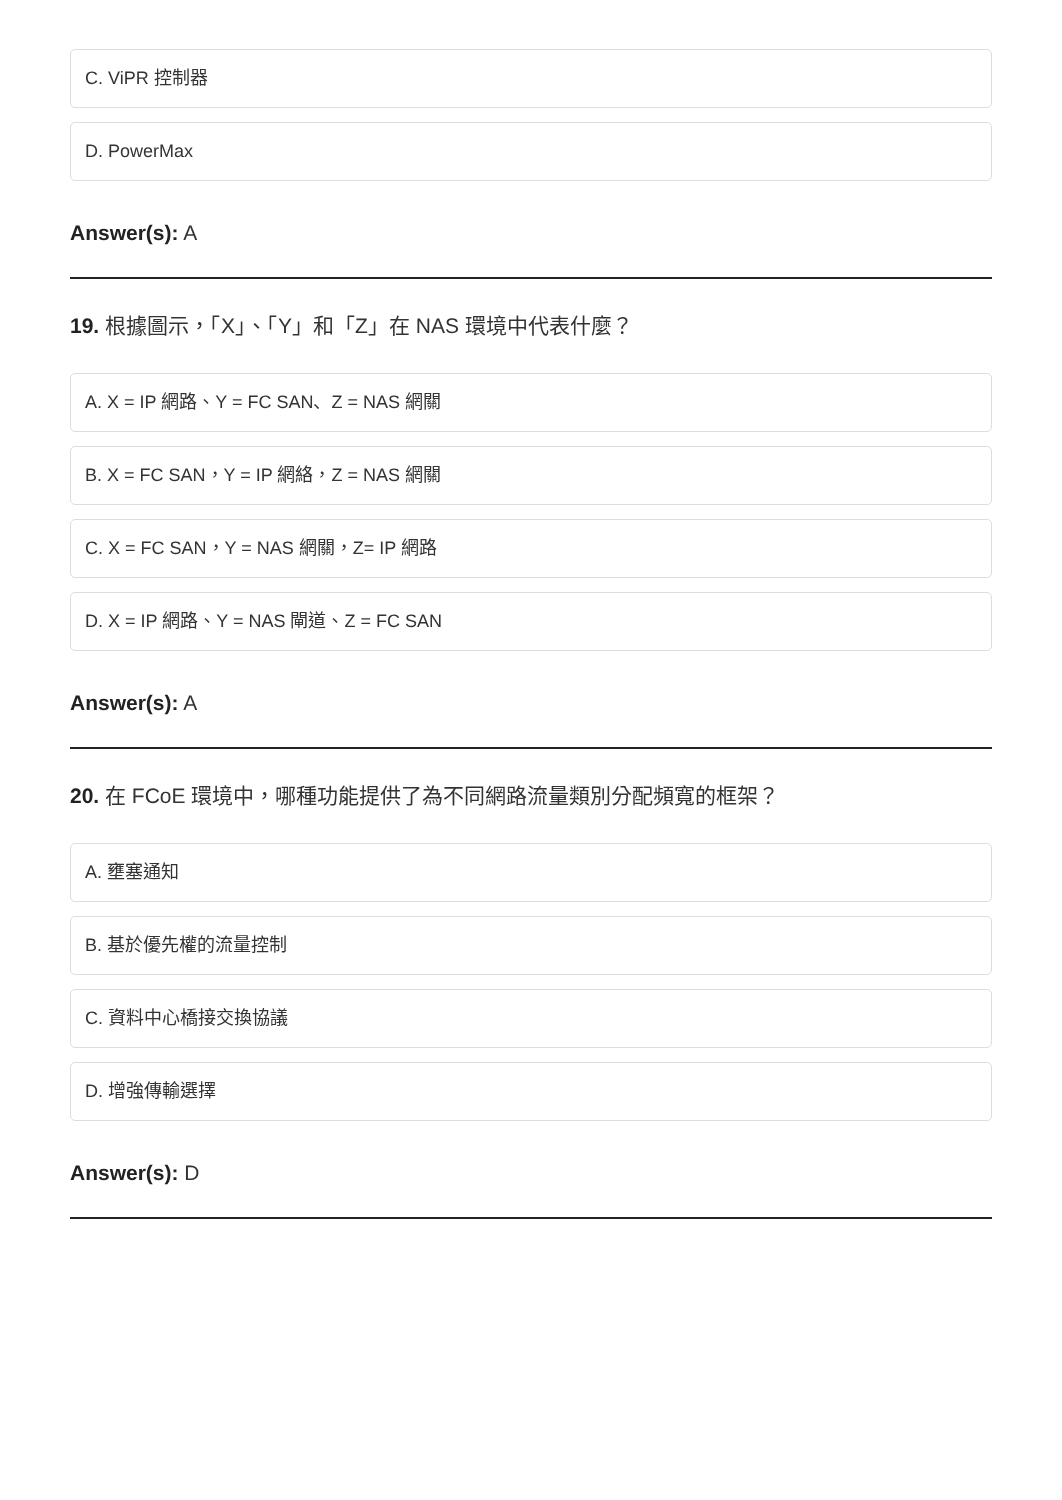C. ViPR 控制器
D. PowerMax
Answer(s): A
19. 根據圖示，「X」、「Y」和「Z」在 NAS 環境中代表什麼？
A. X = IP 網路、Y = FC SAN、Z = NAS 網關
B. X = FC SAN，Y = IP 網絡，Z = NAS 網關
C. X = FC SAN，Y = NAS 網關，Z= IP 網路
D. X = IP 網路、Y = NAS 閘道、Z = FC SAN
Answer(s): A
20. 在 FCoE 環境中，哪種功能提供了為不同網路流量類別分配頻寬的框架？
A. 壅塞通知
B. 基於優先權的流量控制
C. 資料中心橋接交換協議
D. 增強傳輸選擇
Answer(s): D